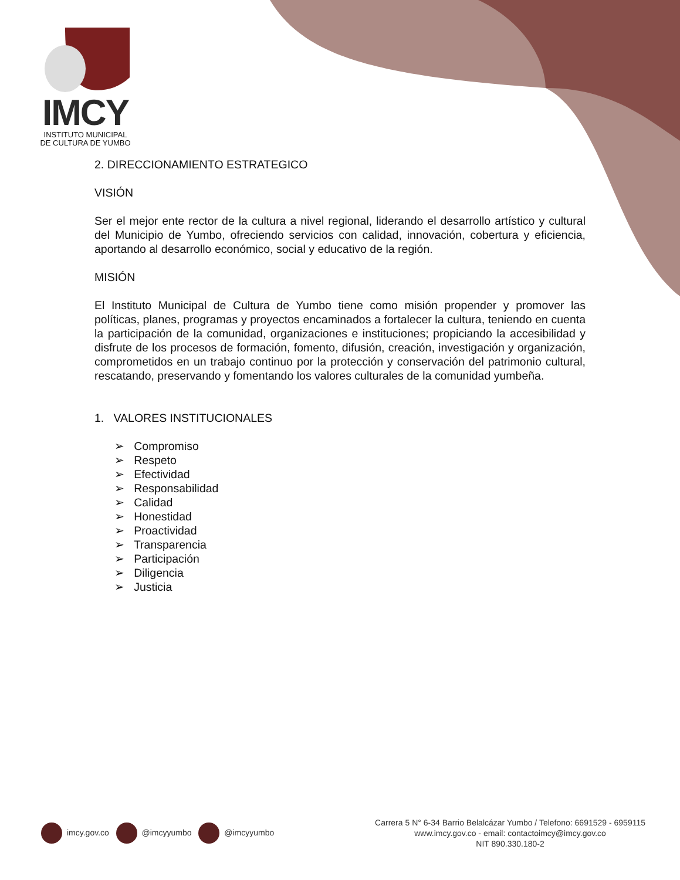IMCY
INSTITUTO MUNICIPAL
DE CULTURA DE YUMBO
2. DIRECCIONAMIENTO ESTRATEGICO
VISIÓN
Ser el mejor ente rector de la cultura a nivel regional, liderando el desarrollo artístico y cultural del Municipio de Yumbo, ofreciendo servicios con calidad, innovación, cobertura y eficiencia, aportando al desarrollo económico, social y educativo de la región.
MISIÓN
El Instituto Municipal de Cultura de Yumbo tiene como misión propender y promover las políticas, planes, programas y proyectos encaminados a fortalecer la cultura, teniendo en cuenta la participación de la comunidad, organizaciones e instituciones; propiciando la accesibilidad y disfrute de los procesos de formación, fomento, difusión, creación, investigación y organización, comprometidos en un trabajo continuo por la protección y conservación del patrimonio cultural, rescatando, preservando y fomentando los valores culturales de la comunidad yumbeña.
1. VALORES INSTITUCIONALES
➢ Compromiso
➢ Respeto
➢ Efectividad
➢ Responsabilidad
➢ Calidad
➢ Honestidad
➢ Proactividad
➢ Transparencia
➢ Participación
➢ Diligencia
➢ Justicia
imcy.gov.co @imcyyumbo @imcyyumbo
Carrera 5 N° 6-34 Barrio Belalcázar Yumbo / Telefono: 6691529 - 6959115
www.imcy.gov.co - email: contactoimcy@imcy.gov.co
NIT 890.330.180-2